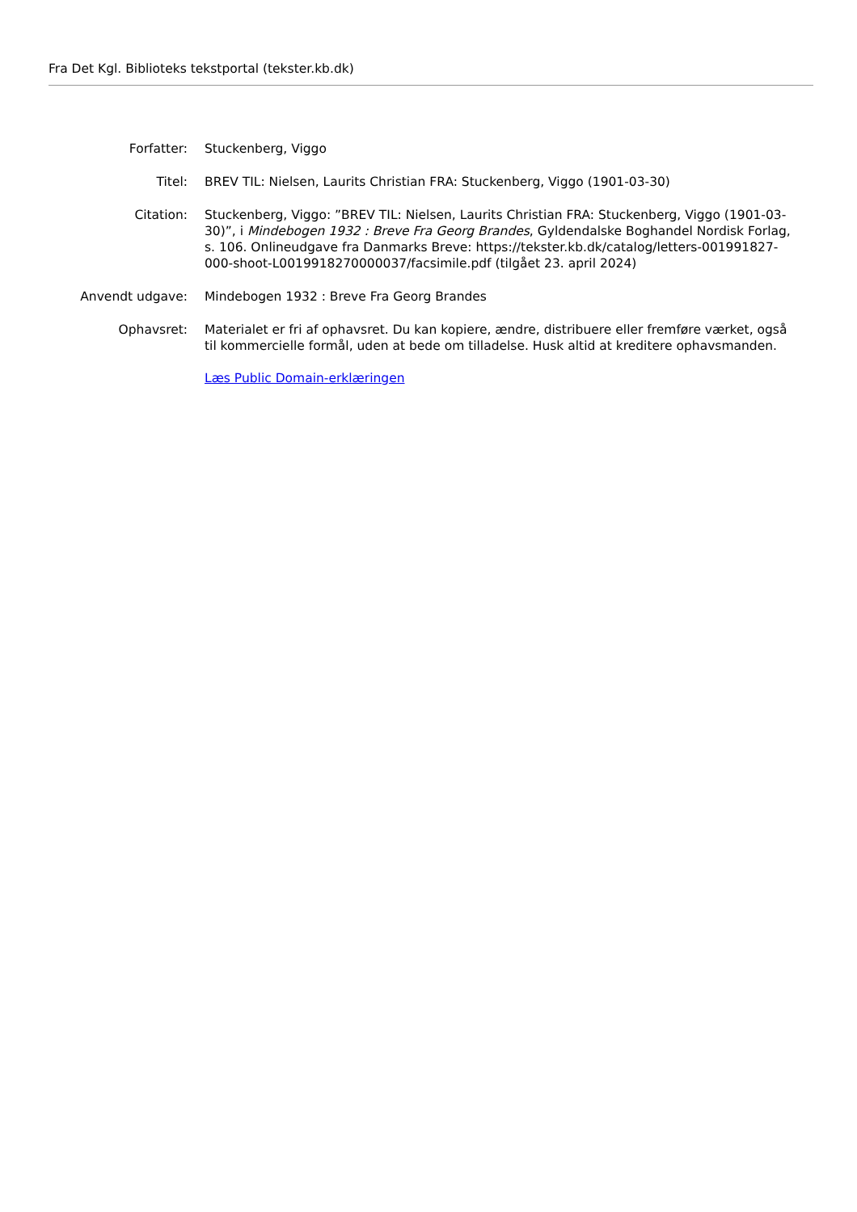Fra Det Kgl. Biblioteks tekstportal (tekster.kb.dk)
Forfatter: Stuckenberg, Viggo
Titel: BREV TIL: Nielsen, Laurits Christian FRA: Stuckenberg, Viggo (1901-03-30)
Citation: Stuckenberg, Viggo: ”BREV TIL: Nielsen, Laurits Christian FRA: Stuckenberg, Viggo (1901-03-30)”, i Mindebogen 1932 : Breve Fra Georg Brandes, Gyldendalske Boghandel Nordisk Forlag, s. 106. Onlineudgave fra Danmarks Breve: https://tekster.kb.dk/catalog/letters-001991827-000-shoot-L0019918270000037/facsimile.pdf (tilgået 23. april 2024)
Anvendt udgave: Mindebogen 1932 : Breve Fra Georg Brandes
Ophavsret: Materialet er fri af ophavsret. Du kan kopiere, ændre, distribuere eller fremføre værket, også til kommercielle formål, uden at bede om tilladelse. Husk altid at kreditere ophavsmanden.
Læs Public Domain-erklæringen